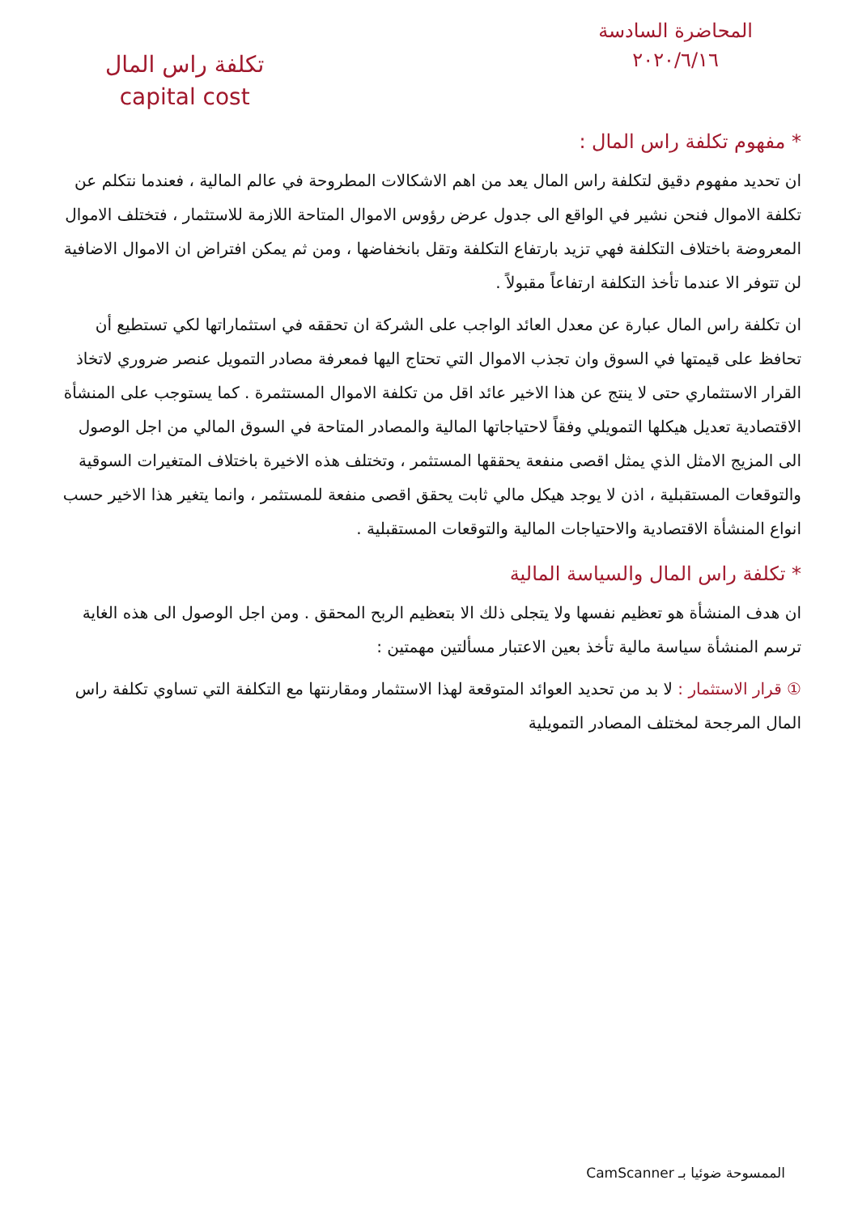المحاضرة السادسة
٢٠٢٠/٦/١٦
تكلفة راس المال
capital cost
* مفهوم تكلفة راس المال :
ان تحديد مفهوم دقيق لتكلفة راس المال يعد من اهم الاشكالات المطروحة في عالم المالية ، فعندما نتكلم عن تكلفة الاموال فنحن نشير في الواقع الى جدول عرض رؤوس الاموال المتاحة اللازمة للاستثمار ، فتختلف الاموال المعروضة باختلاف التكلفة فهي تزيد بارتفاع التكلفة وتقل بانخفاضها ، ومن ثم يمكن افتراض ان الاموال الاضافية لن تتوفر الا عندما تأخذ التكلفة ارتفاعاً مقبولاً .
ان تكلفة راس المال عبارة عن معدل العائد الواجب على الشركة ان تحققه في استثماراتها لكي تستطيع أن تحافظ على قيمتها في السوق وان تجذب الاموال التي تحتاج اليها فمعرفة مصادر التمويل عنصر ضروري لاتخاذ القرار الاستثماري حتى لا ينتج عن هذا الاخير عائد اقل من تكلفة الاموال المستثمرة . كما يستوجب على المنشأة الاقتصادية تعديل هيكلها التمويلي وفقاً لاحتياجاتها المالية والمصادر المتاحة في السوق المالي من اجل الوصول الى المزيج الامثل الذي يمثل اقصى منفعة يحققها المستثمر ، وتختلف هذه الاخيرة باختلاف المتغيرات السوقية والتوقعات المستقبلية ، اذن لا يوجد هيكل مالي ثابت يحقق اقصى منفعة للمستثمر ، وانما يتغير هذا الاخير حسب انواع المنشأة الاقتصادية والاحتياجات المالية والتوقعات المستقبلية .
* تكلفة راس المال والسياسة المالية
ان هدف المنشأة هو تعظيم نفسها ولا يتجلى ذلك الا بتعظيم الربح المحقق . ومن اجل الوصول الى هذه الغاية ترسم المنشأة سياسة مالية تأخذ بعين الاعتبار مسألتين مهمتين :
① قرار الاستثمار : لا بد من تحديد العوائد المتوقعة لهذا الاستثمار ومقارنتها مع التكلفة التي تساوي تكلفة راس المال المرجحة لمختلف المصادر التمويلية
الممسوحة ضوئيا بـ CamScanner